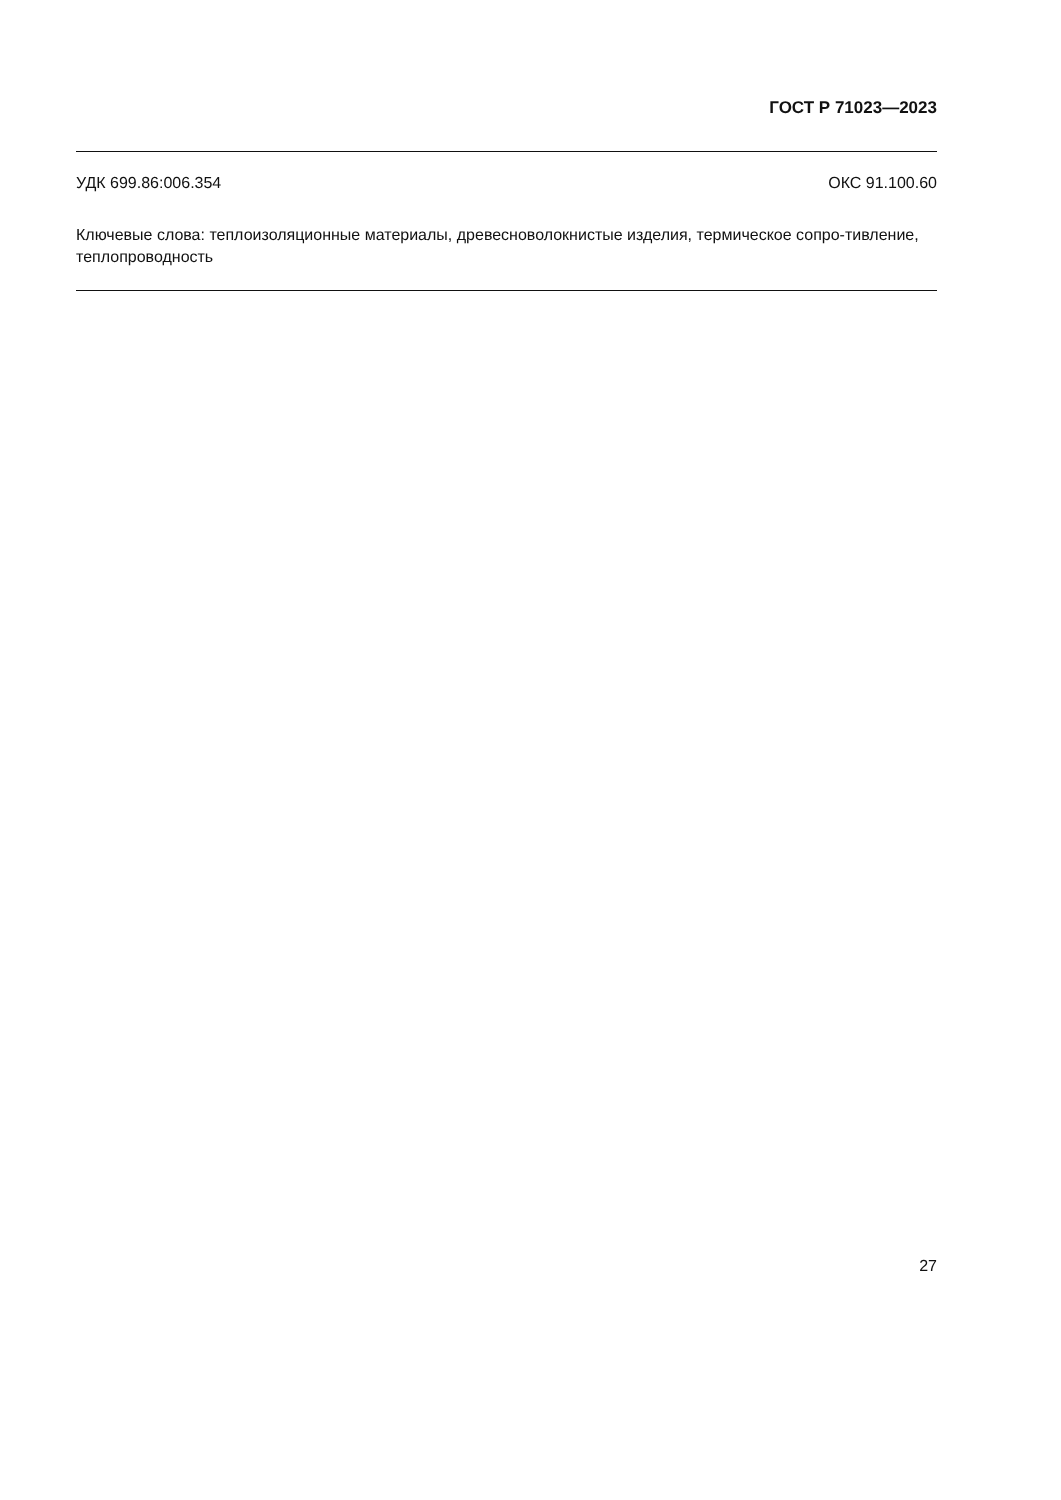ГОСТ Р 71023—2023
УДК 699.86:006.354 ОКС 91.100.60
Ключевые слова: теплоизоляционные материалы, древесноволокнистые изделия, термическое сопро-тивление, теплопроводность
27